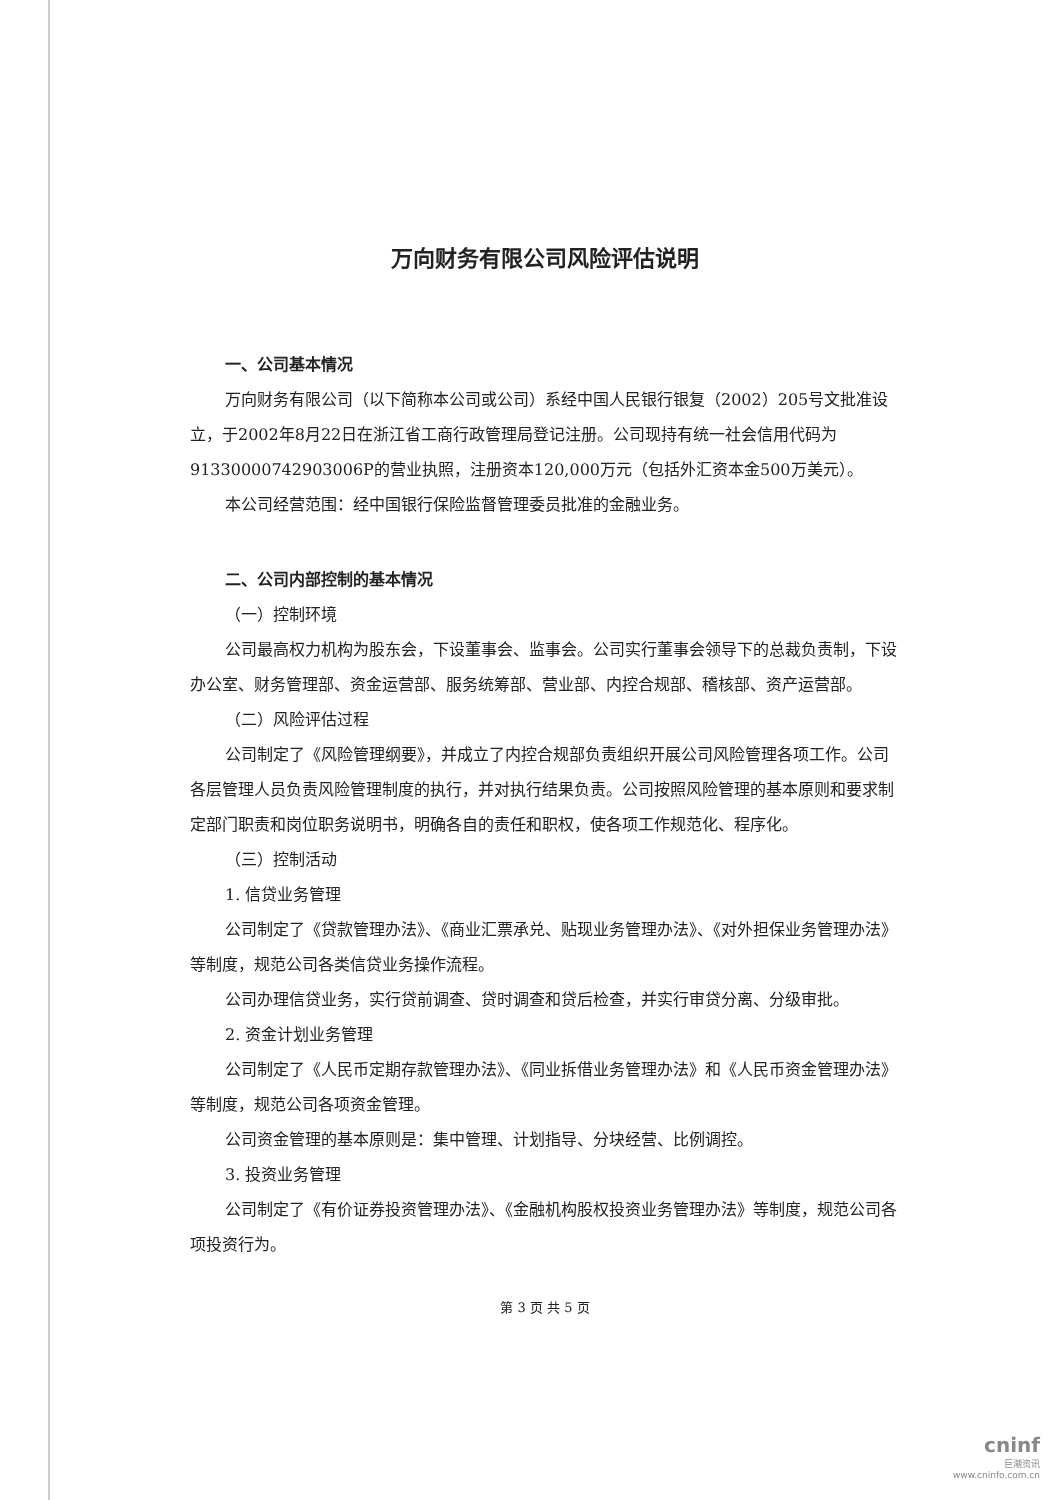万向财务有限公司风险评估说明
一、公司基本情况
万向财务有限公司（以下简称本公司或公司）系经中国人民银行银复（2002）205号文批准设立，于2002年8月22日在浙江省工商行政管理局登记注册。公司现持有统一社会信用代码为91330000742903006P的营业执照，注册资本120,000万元（包括外汇资本金500万美元）。
本公司经营范围：经中国银行保险监督管理委员批准的金融业务。
二、公司内部控制的基本情况
（一）控制环境
公司最高权力机构为股东会，下设董事会、监事会。公司实行董事会领导下的总裁负责制，下设办公室、财务管理部、资金运营部、服务统筹部、营业部、内控合规部、稽核部、资产运营部。
（二）风险评估过程
公司制定了《风险管理纲要》，并成立了内控合规部负责组织开展公司风险管理各项工作。公司各层管理人员负责风险管理制度的执行，并对执行结果负责。公司按照风险管理的基本原则和要求制定部门职责和岗位职务说明书，明确各自的责任和职权，使各项工作规范化、程序化。
（三）控制活动
1. 信贷业务管理
公司制定了《贷款管理办法》、《商业汇票承兑、贴现业务管理办法》、《对外担保业务管理办法》等制度，规范公司各类信贷业务操作流程。
公司办理信贷业务，实行贷前调查、贷时调查和贷后检查，并实行审贷分离、分级审批。
2. 资金计划业务管理
公司制定了《人民币定期存款管理办法》、《同业拆借业务管理办法》和《人民币资金管理办法》等制度，规范公司各项资金管理。
公司资金管理的基本原则是：集中管理、计划指导、分块经营、比例调控。
3. 投资业务管理
公司制定了《有价证券投资管理办法》、《金融机构股权投资业务管理办法》等制度，规范公司各项投资行为。
第 3 页 共 5 页
cninf
巨潮资讯
www.cninfo.com.cn